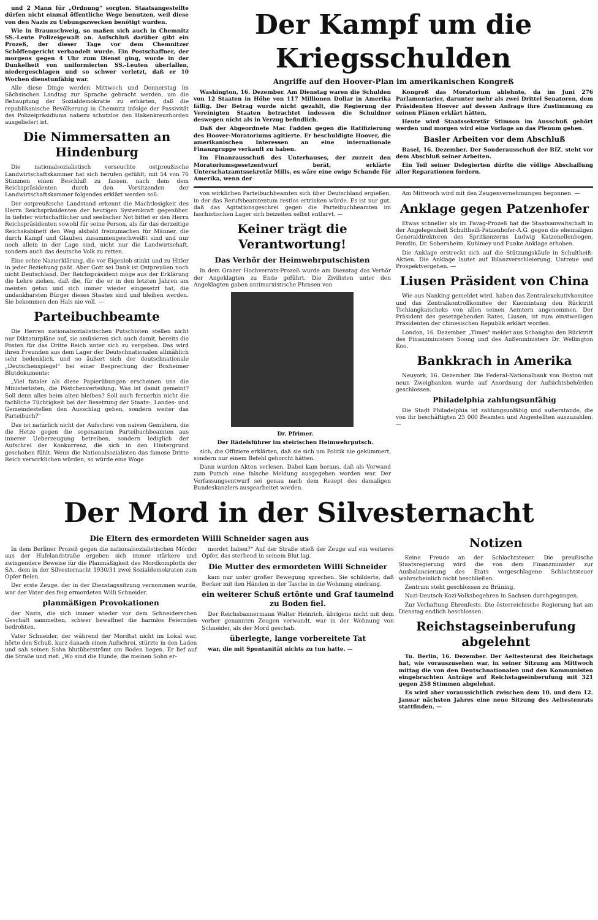und 2 Mann für „Ordnung" sorgten. Staatsangestellte dürfen nicht einmal öffentliche Wege benutzen, weil diese von den Nazis zu Uebungszwecken benötigt wurden.
Wie in Braunschweig, so maßen sich auch in Chemnitz SS.-Leute Polizeigewalt an. Aufschluß darüber gibt ein Prozeß, der dieser Tage vor dem Chemnitzer Schöffengericht verhandelt wurde. Ein Postschaffner, der morgens gegen 4 Uhr zum Dienst ging, wurde in der Dunkelheit von uniformierten SS.-Leuten überfallen, niedergeschlagen und so schwer verletzt, daß er 10 Wochen dienstunfähig war.
Alle diese Dinge werden Mittwoch und Donnerstag im Sächsischen Landtag zur Sprache gebracht werden, um die Behauptung der Sozialdemokratie zu erhärten, daß die republikanische Bevölkerung in Chemnitz infolge der Passivität des Polizeipräsidiums nahezu schutzlos den Hakenkreuzhorden ausgeliefert ist.
Die Nimmersatten an Hindenburg
Die nationalsozialistisch verseuchte ostpreußische Landwirtschaftskammer hat sich berufen gefühlt, mit 54 von 76 Stimmen einen Beschluß zu fassen, nach dem dem Reichspräsidenten durch den Vorsitzenden der Landwirtschaftskammer folgendes erklärt werden soll:
Der ostpreußische Landstand erkennt die Machtlosigkeit des Herrn Reichspräsidenten der heutigen Systemkraft gegenüber. In tiefster wirtschaftlicher und seelischer Not bittet er den Herrn Reichspräsidenten sowohl für seine Person, als für das derzeitige Reichskabinett den Weg alsbald freizumachen für Männer, die durch Kampf und Glauben zusammengeschweißt sind und nur noch allein in der Lage sind, nicht nur die Landwirtschaft, sondern auch das deutsche Volk zu retten.
Eine echte Nazierklärung, die vor Eigenlob stinkt und zu Hitler in jeder Beziehung paßt. Aber Gott sei Dank ist Ostpreußen noch nicht Deutschland. Der Reichspräsident möge aus der Erklärung die Lehre ziehen, daß die, für die er in den letzten Jahren am meisten getan und sich immer wieder eingesetzt hat, die undankbarsten Bürger dieses Staates sind und bleiben werden. Sie bekommen den Hals nie voll. —
Parteibuchbeamte
Die Herren nationalsozialistischen Putschisten stellen nicht nur Diktaturpläne auf, sie amüsieren sich auch damit, bereits die Posten für das Dritte Reich unter sich zu vergeben. Das wird ihren Freunden aus dem Lager der Deutschnationalen allmählich sehr bedenklich, und so äußert sich der deutschnationale „Deutschenspiegel" bei einer Besprechung der Boxheimer Blutdokumente:
„Viel fataler als diese Papierübungen erscheinen uns die Ministerlisten, die Pöstchenverteilung. Was ist damit gemeint? Soll denn alles beim alten bleiben? Soll auch fernerhin nicht die fachliche Tüchtigkeit bei der Besetzung der Staats-, Landes- und Gemeindestellen den Ausschlag geben, sondern weiter das Parteibuch?"
Das ist natürlich nicht der Aufschrei von naiven Gemütern, die die Hetze gegen die sogenannten Parteibuchbeamten aus innerer Ueberzeugung betreiben, sondern lediglich der Aufschrei der Konkurrenz, die sich in den Hintergrund geschoben fühlt. Wenn die Nationalsozialisten das famose Dritte Reich verwirklichen würden, so würde eine Woge
Der Kampf um die Kriegsschulden
Angriffe auf den Hoover-Plan im amerikanischen Kongreß
Washington, 16. Dezember. Am Dienstag waren die Schulden von 12 Staaten in Höhe von 117 Millionen Dollar in Amerika fällig. Der Betrag wurde nicht gezahlt, die Regierung der Vereinigten Staaten betrachtet indessen die Schuldner deswegen nicht als in Verzug befindlich.
Daß der Abgeordnete Mac Fadden gegen die Ratifizierung des Hoover-Moratoriums agitierte. Er beschuldigte Hoover, die amerikanischen Interessen an eine internationale Finanzgruppe verkauft zu haben.
Im Finanzausschuß des Unterhauses, der zurzeit den Moratoriumsgesetzentwurf berät, erklärte Unterschatzamtssekretär Mills, es wäre eine ewige Schande für Amerika, wenn der
Kongreß das Moratorium ablehnte, da im Juni 276 Parlamentarier, darunter mehr als zwei Drittel Senatoren, dem Präsidenten Hoover auf dessen Anfrage ihre Zustimmung zu seinen Plänen erklärt hätten.
Heute wird Staatssekretär Stimson im Ausschuß gehört werden und morgen wird eine Vorlage an das Plenum gehen.
Basler Arbeiten vor dem Abschluß
Basel, 16. Dezember. Der Sonderausschuß der BIZ. steht vor dem Abschluß seiner Arbeiten.
Ein Teil seiner Delegierten dürfte die völlige Abschaffung aller Reparationen fordern.
von wirklichen Parteibuchbeamten sich über Deutschland ergießen, in der das Berufsbeamtentum restlos ertrinken würde. Es ist nur gut, daß das Agitationsgeschrei gegen die Parteibuchbeamten im faschistischen Lager sich beizeiten selbst entlarvt. —
Keiner trägt die Verantwortung!
Das Verhör der Heimwehrputschisten
In dem Grazer Hochverrats-Prozeß wurde am Dienstag das Verhör der Angeklagten zu Ende geführt. Die Zivilisten unter den Angeklagten gaben antimarxistische Phrasen von
Dr. Pfrimer.
Der Rädelsführer im steirischen Heimwehrputsch.
sich, die Offiziere erklärten, daß sie sich um Politik nie gekümmert, sondern nur einem Befehl gehorcht hätten.
Dann wurden Akten verlesen. Dabei kam heraus, daß als Vorwand zum Putsch eine falsche Meldung ausgegeben worden war. Der Verfassungsentwurf sei genau nach dem Rezept des damaligen Bundeskanzlers ausgearbeitet worden.
Am Mittwoch wird mit den Zeugenvernehmungen begonnen. —
Anklage gegen Patzenhofer
Etwas schneller als im Favag-Prozeß hat die Staatsanwaltschaft in der Angelegenheit Schultheiß-Patzenhofer-A.G. gegen die ehemaligen Generaldirektoren des Spritkonzerns Ludwig Katzenellenbogen, Penzlin, Dr. Sobernheim, Kuhlmey und Funke Anklage erhoben.
Die Anklage erstreckt sich auf die Stützungskäufe in Schultheiß-Aktien. Die Anklage lautet auf Bilanzverschleierung, Untreue und Prospektvergehen. —
Liusen Präsident von China
Wie aus Nanking gemeldet wird, haben das Zentralexekutivkomitee und das Zentralkontrollkomitee der Kuomintang den Rücktritt Tschiangkaischeks von allen seinen Aemtern angenommen. Der Präsident des gesetzgebenden Rates, Liusen, ist zum einstweiligen Präsidenten der chinesischen Republik erklärt worden.
London, 16. Dezember. „Times" meldet aus Schanghai den Rücktritt des Finanzministers Soong und des Außenministers Dr. Wellington Koo.
Bankkrach in Amerika
Neuyork, 16. Dezember. Die Federal-Nationalbank von Boston mit neun Zweigbanken wurde auf Anordnung der Aufsichtsbehörden geschlossen.
Philadelphia zahlungsunfähig
Die Stadt Philadelphia ist zahlungsunfähig und außerstande, die von ihr beschäftigten 25 000 Beamten und Angestellten auszuzahlen. —
Der Mord in der Silvesternacht
Die Eltern des ermordeten Willi Schneider sagen aus
In dem Berliner Prozeß gegen die nationalsozialistischen Mörder aus der Hufelandstraße ergeben sich immer stärkere und zwingendere Beweise für die Planmäßigkeit des Mordkomplotts der SA., dem in der Silvesternacht 1930/31 zwei Sozialdemokraten zum Opfer fielen.
Der erste Zeuge, der in der Dienstagssitzung vernommen wurde, war der Vater des feig ermordeten Willi Schneider.
planmäßigen Provokationen
der Nazis, die sich immer wieder vor dem Schneiderschen Geschäft sammelten, schwer bewaffnet die harmlos Feiernden bedrohten.
Vater Schneider, der während der Mordtat nicht im Lokal war, hörte den Schuß, kurz danach einen Aufschrei, stürzte in den Laden und sah seinen Sohn blutüberströmt am Boden liegen. Er lief auf die Straße und rief: „Wo sind die Hunde, die meinen Sohn er-
mordet haben?" Auf der Straße stieß der Zeuge auf ein weiteres Opfer, das sterbend in seinem Blut lag.
Die Mutter des ermordeten Willi Schneider
kam nur unter großer Bewegung sprechen. Sie schilderte, daß Becker mit den Händen in der Tasche in die Wohnung eindrang.
ein weiterer Schuß ertönte und Graf taumelnd zu Boden fiel.
Der Reichsbannermann Walter Heinrich, übrigens nicht mit dem vorher genannten Zeugen verwandt, war in der Wohnung von Schneider, als der Mord geschah.
überlegte, lange vorbereitete Tat
war, die mit Spontanität nichts zu tun hatte. —
Notizen
Keine Freude an der Schlachtsteuer. Die preußische Staatsregierung wird die von dem Finanzminister zur Ausbalancierung des Etats vorgeschlagene Schlachtsteuer wahrscheinlich nicht beschließen.
Zentrum steht geschlossen zu Brüning.
Nazi-Deutsch-Kozi-Volksbegehren in Sachsen durchgegangen.
Zur Verhaftung Ehrenfests. Die österreichische Regierung hat am Dienstag endlich beschlossen.
Reichstagseinberufung abgelehnt
Tu. Berlin, 16. Dezember. Der Aeltestenrat des Reichstags hat, wie vorauszusehen war, in seiner Sitzung am Mittwoch mittag die von den Deutschnationalen und den Kommunisten eingebrachten Anträge auf Reichstagseinberufung mit 321 gegen 258 Stimmen abgelehnt.
Es wird aber voraussichtlich zwischen dem 10. und dem 12. Januar nächsten Jahres eine neue Sitzung des Aeltestenrats stattfinden. —